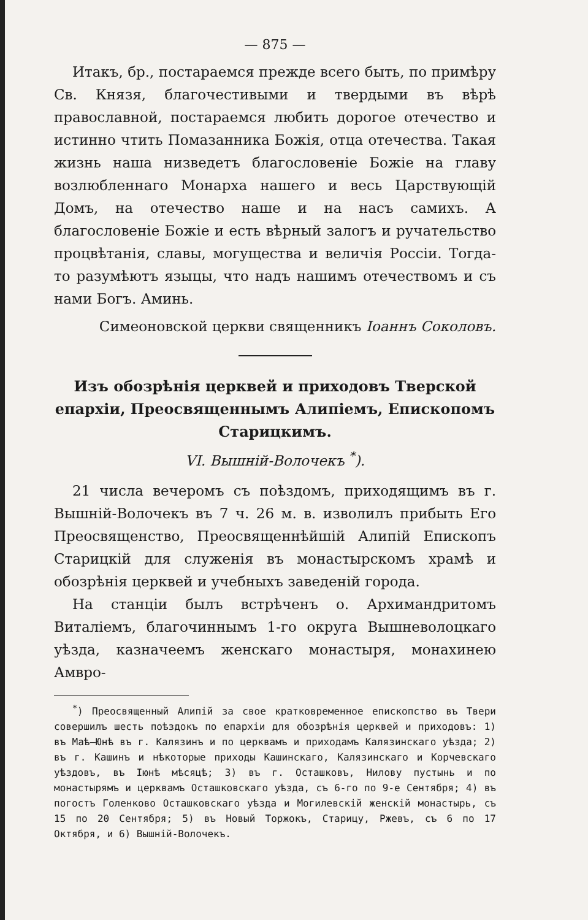— 875 —
Итакъ, бр., постараемся прежде всего быть, по примѣру Св. Князя, благочестивыми и твердыми въ вѣрѣ православной, постараемся любить дорогое отечество и истинно чтить Помазанника Божія, отца отечества. Такая жизнь наша низведетъ благословеніе Божіе на главу возлюбленнаго Монарха нашего и весь Царствующій Домъ, на отечество наше и на насъ самихъ. А благословеніе Божіе и есть вѣрный залогъ и ручательство процвѣтанія, славы, могущества и величія Россіи. Тогда-то разумѣютъ языцы, что надъ нашимъ отечествомъ и съ нами Богъ. Аминь.
Симеоновской церкви священникъ Іоаннъ Соколовъ.
Изъ обозрѣнія церквей и приходовъ Тверской епархіи, Преосвященнымъ Алипіемъ, Епископомъ Старицкимъ.
VI. Вышній-Волочекъ <sup>*</sup>).
21 числа вечеромъ съ поѣздомъ, приходящимъ въ г. Вышній-Волочекъ въ 7 ч. 26 м. в. изволилъ прибыть Его Преосвященство, Преосвященнѣйшій Алипій Епископъ Старицкій для служенія въ монастырскомъ храмѣ и обозрѣнія церквей и учебныхъ заведеній города.
На станціи былъ встрѣченъ о. Архимандритомъ Виталіемъ, благочиннымъ 1-го округа Вышневолоцкаго уѣзда, казначеемъ женскаго монастыря, монахинею Амвро-
<sup>*</sup>) Преосвященный Алипій за свое кратковременное епископство въ Твери совершилъ шесть поѣздокъ по епархіи для обозрѣнія церквей и приходовъ: 1) въ Маѣ—Юнѣ въ г. Калязинъ и по церквамъ и приходамъ Калязинскаго уѣзда; 2) въ г. Кашинъ и нѣкоторые приходы Кашинскаго, Калязинскаго и Корчевскаго уѣздовъ, въ Іюнѣ мѣсяцѣ; 3) въ г. Осташковъ, Нилову пустынь и по монастырямъ и церквамъ Осташковскаго уѣзда, съ 6-го по 9-е Сентября; 4) въ погостъ Голенково Осташковскаго уѣзда и Могилевскій женскій монастырь, съ 15 по 20 Сентября; 5) въ Новый Торжокъ, Старицу, Ржевъ, съ 6 по 17 Октября, и 6) Вышній-Волочекъ.